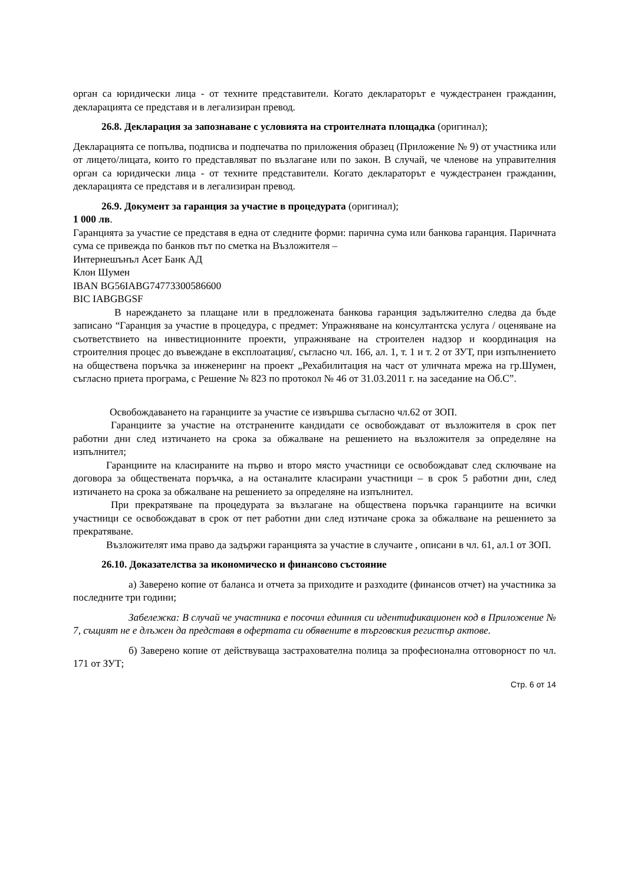орган са юридически лица - от техните представители. Когато деклараторът е чуждестранен гражданин, декларацията се представя и в легализиран превод.
26.8. Декларация за запознаване с условията на строителната площадка (оригинал);
Декларацията се попълва, подписва и подпечатва по приложения образец (Приложение № 9) от участника или от лицето/лицата, които го представляват по възлагане или по закон. В случай, че членове на управителния орган са юридически лица - от техните представители. Когато деклараторът е чуждестранен гражданин, декларацията се представя и в легализиран превод.
26.9. Документ за гаранция за участие в процедурата (оригинал);
1 000 лв.
Гаранцията за участие се представя в една от следните форми: парична сума или банкова гаранция. Паричната сума се привежда по банков път по сметка на Възложителя –
Интернешънъл Асет Банк АД
Клон Шумен
IBAN BG56IABG74773300586600
BIC IABGBGSF
В нареждането за плащане или в предложената банкова гаранция задължително следва да бъде записано “Гаранция за участие в процедура, с предмет: Упражняване на консултантска услуга / оценяване на съответствието на инвестиционните проекти, упражняване на строителен надзор и координация на строителния процес до въвеждане в експлоатация/, съгласно чл. 166, ал. 1, т. 1 и т. 2 от ЗУТ, при изпълнението на обществена поръчка за инженеринг на проект „Рехабилитация на част от уличната мрежа на гр.Шумен, съгласно приета програма, с Решение № 823 по протокол № 46 от 31.03.2011 г. на заседание на Об.С”.
Освобождаването на гаранциите за участие се извършва съгласно чл.62 от ЗОП.
Гаранциите за участие на отстранените кандидати се освобождават от възложителя в срок пет работни дни след изтичането на срока за обжалване на решението на възложителя за определяне на изпълнител;
Гаранциите на класираните на първо и второ място участници се освобождават след сключване на договора за обществената поръчка, а на останалите класирани участници – в срок 5 работни дни, след изтичането на срока за обжалване на решението за определяне на изпълнител.
При прекратяване па процедурата за възлагане на обществена поръчка гаранциите на всички участници се освобождават в срок от пет работни дни след изтичане срока за обжалване на решението за прекратяване.
Възложителят има право да задържи гаранцията за участие в случаите , описани в чл. 61, ал.1 от ЗОП.
26.10. Доказателства за икономическо и финансово състояние
а) Заверено копие от баланса и отчета за приходите и разходите (финансов отчет) на участника за последните три години;
Забележка: В случай че участника е посочил единния си идентификационен код в Приложение № 7, същият не е длъжен да представя в офертата си обявените в търговския регистър актове.
б) Заверено копие от действуваща застрахователна полица за професионална отговорност по чл. 171 от ЗУТ;
Стр. 6 от 14